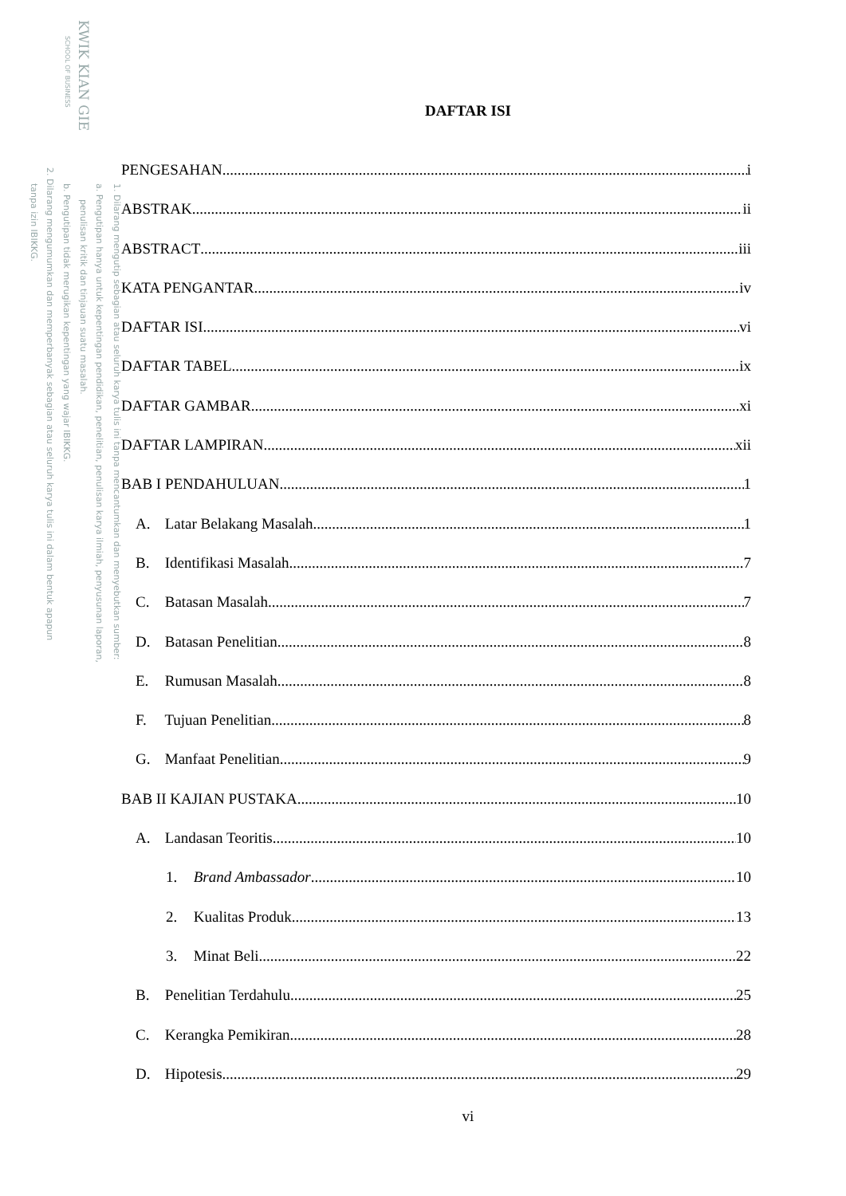KWIK KIAN GIE
SCHOOL OF BUSINESS
1. Dilarang mengutip sebagian atau seluruh karya tulis ini tanpa mencantumkan dan menyebutkan sumber:
a. Pengutipan hanya untuk kepentingan pendidikan, penelitian, penulisan karya ilmiah, penyusunan laporan,
penulisan kritik dan tinjauan suatu masalah.
b. Pengutipan tidak merugikan kepentingan yang wajar IBIKKG.
2. Dilarang mengumumkan dan memperbanyak sebagian atau seluruh karya tulis ini dalam bentuk apapun
tanpa izin IBIKKG.
DAFTAR ISI
PENGESAHAN i
ABSTRAK ii
ABSTRACT iii
KATA PENGANTAR iv
DAFTAR ISI vi
DAFTAR TABEL ix
DAFTAR GAMBAR xi
DAFTAR LAMPIRAN xii
BAB I PENDAHULUAN 1
A. Latar Belakang Masalah 1
B. Identifikasi Masalah 7
C. Batasan Masalah 7
D. Batasan Penelitian 8
E. Rumusan Masalah 8
F. Tujuan Penelitian 8
G. Manfaat Penelitian 9
BAB II KAJIAN PUSTAKA 10
A. Landasan Teoritis 10
1. Brand Ambassador 10
2. Kualitas Produk 13
3. Minat Beli 22
B. Penelitian Terdahulu 25
C. Kerangka Pemikiran 28
D. Hipotesis 29
vi